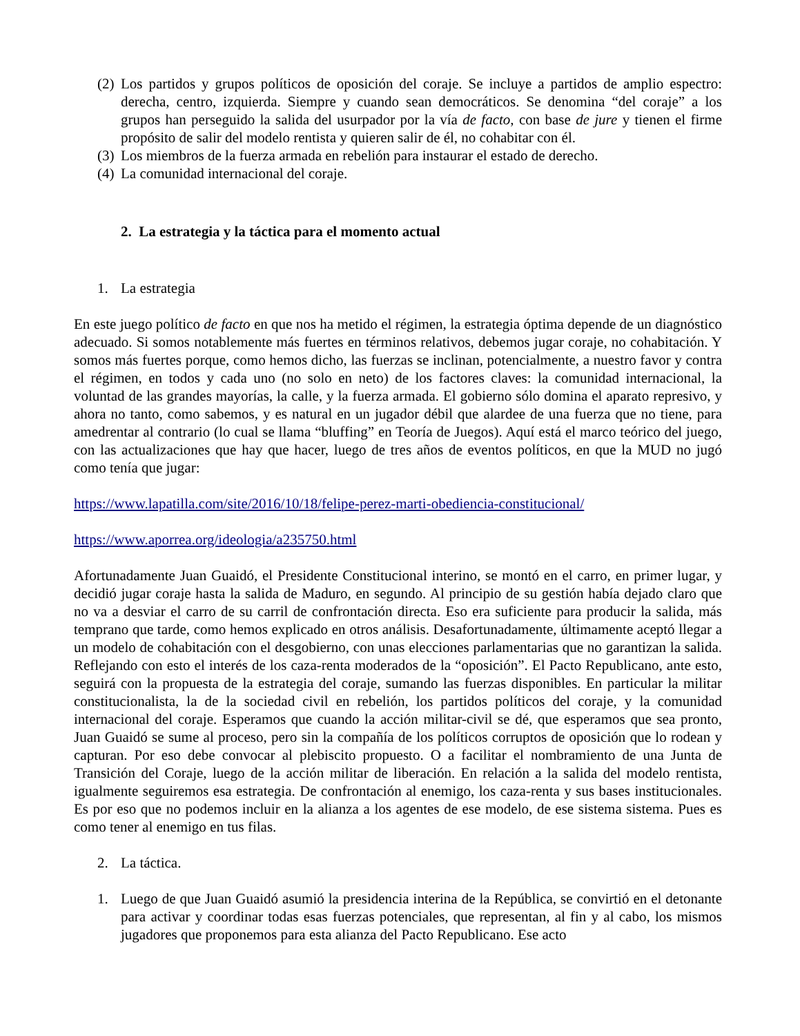(2) Los partidos y grupos políticos de oposición del coraje. Se incluye a partidos de amplio espectro: derecha, centro, izquierda. Siempre y cuando sean democráticos. Se denomina “del coraje” a los grupos han perseguido la salida del usurpador por la vía de facto, con base de jure y tienen el firme propósito de salir del modelo rentista y quieren salir de él, no cohabitar con él.
(3) Los miembros de la fuerza armada en rebelión para instaurar el estado de derecho.
(4) La comunidad internacional del coraje.
2. La estrategia y la táctica para el momento actual
1. La estrategia
En este juego político de facto en que nos ha metido el régimen, la estrategia óptima depende de un diagnóstico adecuado. Si somos notablemente más fuertes en términos relativos, debemos jugar coraje, no cohabitación. Y somos más fuertes porque, como hemos dicho, las fuerzas se inclinan, potencialmente, a nuestro favor y contra el régimen, en todos y cada uno (no solo en neto) de los factores claves: la comunidad internacional, la voluntad de las grandes mayorías, la calle, y la fuerza armada. El gobierno sólo domina el aparato represivo, y ahora no tanto, como sabemos, y es natural en un jugador débil que alardee de una fuerza que no tiene, para amedrentar al contrario (lo cual se llama “bluffing” en Teoría de Juegos). Aquí está el marco teórico del juego, con las actualizaciones que hay que hacer, luego de tres años de eventos políticos, en que la MUD no jugó como tenía que jugar:
https://www.lapatilla.com/site/2016/10/18/felipe-perez-marti-obediencia-constitucional/
https://www.aporrea.org/ideologia/a235750.html
Afortunadamente Juan Guaidó, el Presidente Constitucional interino, se montó en el carro, en primer lugar, y decidió jugar coraje hasta la salida de Maduro, en segundo. Al principio de su gestión había dejado claro que no va a desviar el carro de su carril de confrontación directa. Eso era suficiente para producir la salida, más temprano que tarde, como hemos explicado en otros análisis. Desafortunadamente, últimamente aceptó llegar a un modelo de cohabitación con el desgobierno, con unas elecciones parlamentarias que no garantizan la salida. Reflejando con esto el interés de los caza-renta moderados de la “oposición”. El Pacto Republicano, ante esto, seguirá con la propuesta de la estrategia del coraje, sumando las fuerzas disponibles. En particular la militar constitucionalista, la de la sociedad civil en rebelión, los partidos políticos del coraje, y la comunidad internacional del coraje. Esperamos que cuando la acción militar-civil se dé, que esperamos que sea pronto, Juan Guaidó se sume al proceso, pero sin la compañía de los políticos corruptos de oposición que lo rodean y capturan. Por eso debe convocar al plebiscito propuesto. O a facilitar el nombramiento de una Junta de Transición del Coraje, luego de la acción militar de liberación. En relación a la salida del modelo rentista, igualmente seguiremos esa estrategia. De confrontación al enemigo, los caza-renta y sus bases institucionales. Es por eso que no podemos incluir en la alianza a los agentes de ese modelo, de ese sistema sistema. Pues es como tener al enemigo en tus filas.
2. La táctica.
1. Luego de que Juan Guaidó asumió la presidencia interina de la República, se convirtió en el detonante para activar y coordinar todas esas fuerzas potenciales, que representan, al fin y al cabo, los mismos jugadores que proponemos para esta alianza del Pacto Republicano. Ese acto